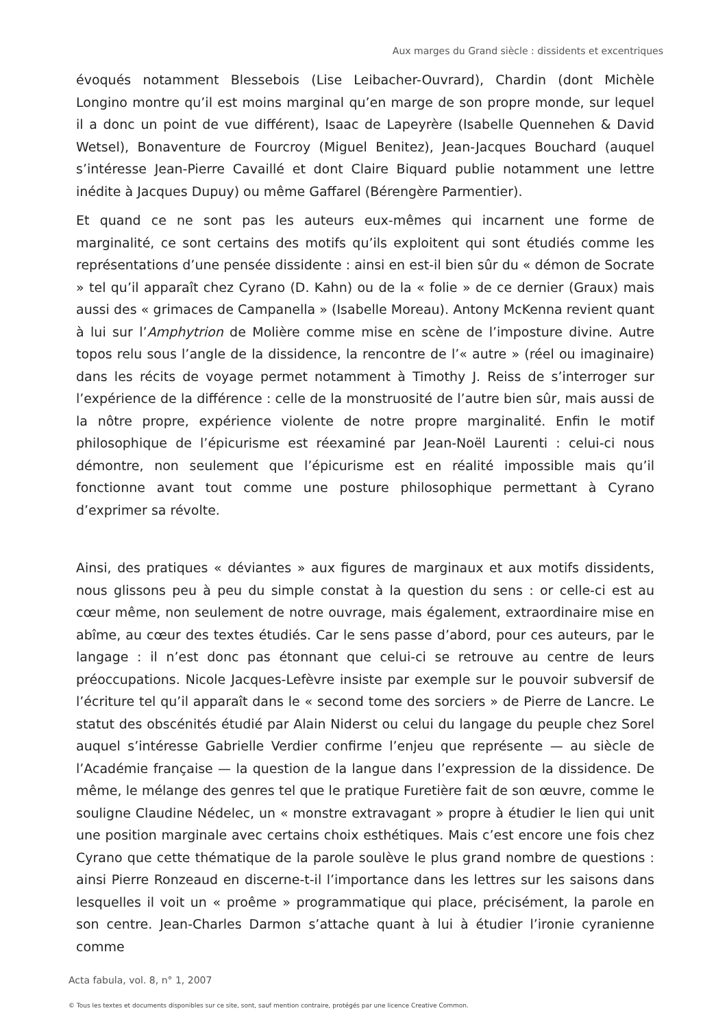Aux marges du Grand siècle : dissidents et excentriques
évoqués notamment Blessebois (Lise Leibacher-Ouvrard), Chardin (dont Michèle Longino montre qu’il est moins marginal qu’en marge de son propre monde, sur lequel il a donc un point de vue différent), Isaac de Lapeyrère (Isabelle Quennehen & David Wetsel), Bonaventure de Fourcroy (Miguel Benitez), Jean-Jacques Bouchard (auquel s’intéresse Jean-Pierre Cavaillé et dont Claire Biquard publie notamment une lettre inédite à Jacques Dupuy) ou même Gaffarel (Bérengère Parmentier).
Et quand ce ne sont pas les auteurs eux-mêmes qui incarnent une forme de marginalité, ce sont certains des motifs qu’ils exploitent qui sont étudiés comme les représentations d’une pensée dissidente : ainsi en est-il bien sûr du « démon de Socrate » tel qu’il apparaît chez Cyrano (D. Kahn) ou de la « folie » de ce dernier (Graux) mais aussi des « grimaces de Campanella » (Isabelle Moreau). Antony McKenna revient quant à lui sur l’Amphytrion de Molière comme mise en scène de l’imposture divine. Autre topos relu sous l’angle de la dissidence, la rencontre de l’« autre » (réel ou imaginaire) dans les récits de voyage permet notamment à Timothy J. Reiss de s’interroger sur l’expérience de la différence : celle de la monstruosité de l’autre bien sûr, mais aussi de la nôtre propre, expérience violente de notre propre marginalité. Enfin le motif philosophique de l’épicurisme est réexaminé par Jean-Noël Laurenti : celui-ci nous démontre, non seulement que l’épicurisme est en réalité impossible mais qu’il fonctionne avant tout comme une posture philosophique permettant à Cyrano d’exprimer sa révolte.
Ainsi, des pratiques « déviantes » aux figures de marginaux et aux motifs dissidents, nous glissons peu à peu du simple constat à la question du sens : or celle-ci est au cœur même, non seulement de notre ouvrage, mais également, extraordinaire mise en abîme, au cœur des textes étudiés. Car le sens passe d’abord, pour ces auteurs, par le langage : il n’est donc pas étonnant que celui-ci se retrouve au centre de leurs préoccupations. Nicole Jacques-Lefèvre insiste par exemple sur le pouvoir subversif de l’écriture tel qu’il apparaît dans le « second tome des sorciers » de Pierre de Lancre. Le statut des obscénités étudié par Alain Niderst ou celui du langage du peuple chez Sorel auquel s’intéresse Gabrielle Verdier confirme l’enjeu que représente — au siècle de l’Académie française — la question de la langue dans l’expression de la dissidence. De même, le mélange des genres tel que le pratique Furetière fait de son œuvre, comme le souligne Claudine Nédelec, un « monstre extravagant » propre à étudier le lien qui unit une position marginale avec certains choix esthétiques. Mais c’est encore une fois chez Cyrano que cette thématique de la parole soulève le plus grand nombre de questions : ainsi Pierre Ronzeaud en discerne-t-il l’importance dans les lettres sur les saisons dans lesquelles il voit un « proême » programmatique qui place, précisément, la parole en son centre. Jean-Charles Darmon s’attache quant à lui à étudier l’ironie cyranienne comme
Acta fabula, vol. 8, n° 1, 2007
© Tous les textes et documents disponibles sur ce site, sont, sauf mention contraire, protégés par une licence Creative Common.